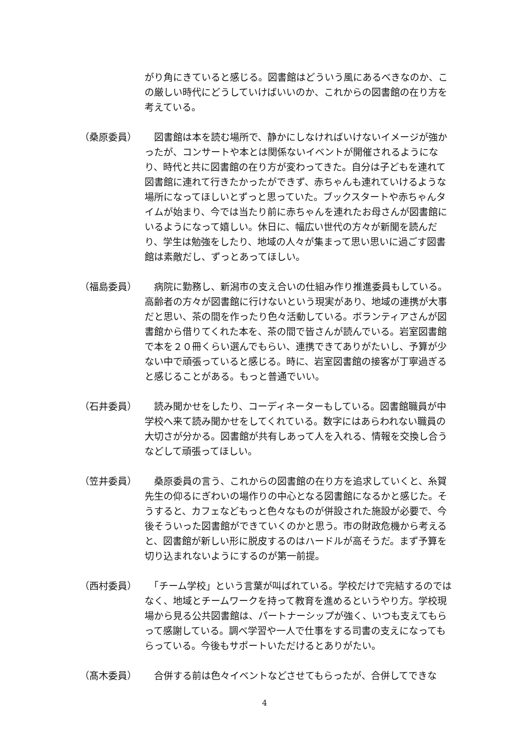がり角にきていると感じる。図書館はどういう風にあるべきなのか、この厳しい時代にどうしていけばいいのか、これからの図書館の在り方を考えている。
（桑原委員） 　図書館は本を読む場所で、静かにしなければいけないイメージが強かったが、コンサートや本とは関係ないイベントが開催されるようになり、時代と共に図書館の在り方が変わってきた。自分は子どもを連れて図書館に連れて行きたかったができず、赤ちゃんも連れていけるような場所になってほしいとずっと思っていた。ブックスタートや赤ちゃんタイムが始まり、今では当たり前に赤ちゃんを連れたお母さんが図書館にいるようになって嬉しい。休日に、幅広い世代の方々が新聞を読んだり、学生は勉強をしたり、地域の人々が集まって思い思いに過ごす図書館は素敵だし、ずっとあってほしい。
（福島委員） 　病院に勤務し、新潟市の支え合いの仕組み作り推進委員もしている。高齢者の方々が図書館に行けないという現実があり、地域の連携が大事だと思い、茶の間を作ったり色々活動している。ボランティアさんが図書館から借りてくれた本を、茶の間で皆さんが読んでいる。岩室図書館で本を２０冊くらい選んでもらい、連携できてありがたいし、予算が少ない中で頑張っていると感じる。時に、岩室図書館の接客が丁寧過ぎると感じることがある。もっと普通でいい。
（石井委員） 　読み聞かせをしたり、コーディネーターもしている。図書館職員が中学校へ来て読み聞かせをしてくれている。数字にはあらわれない職員の大切さが分かる。図書館が共有しあって人を入れる、情報を交換し合うなどして頑張ってほしい。
（笠井委員） 　桑原委員の言う、これからの図書館の在り方を追求していくと、糸賀先生の仰るにぎわいの場作りの中心となる図書館になるかと感じた。そうすると、カフェなどもっと色々なものが併設された施設が必要で、今後そういった図書館ができていくのかと思う。市の財政危機から考えると、図書館が新しい形に脱皮するのはハードルが高そうだ。まず予算を切り込まれないようにするのが第一前提。
（西村委員） 　「チーム学校」という言葉が叫ばれている。学校だけで完結するのではなく、地域とチームワークを持って教育を進めるというやり方。学校現場から見る公共図書館は、パートナーシップが強く、いつも支えてもらって感謝している。調べ学習や一人で仕事をする司書の支えになってもらっている。今後もサポートいただけるとありがたい。
（髙木委員） 　合併する前は色々イベントなどさせてもらったが、合併してできな
4